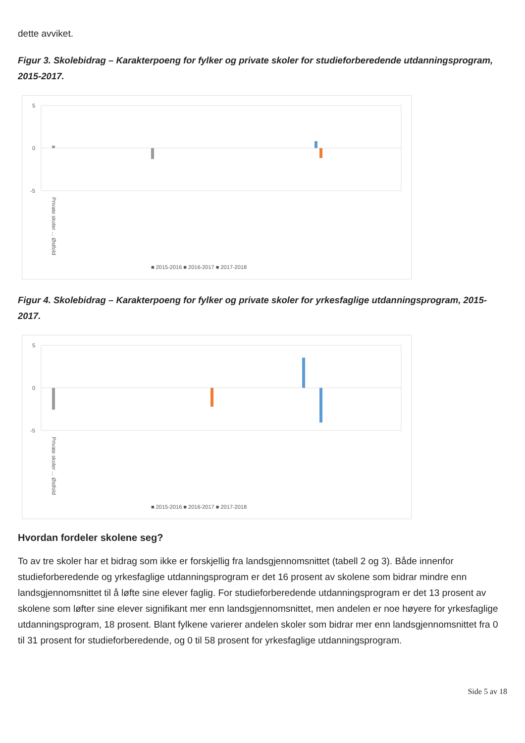dette avviket.
Figur 3. Skolebidrag – Karakterpoeng for fylker og private skoler for studieforberedende utdanningsprogram, 2015-2017.
5
0
-5
Private skoler ... Østfold
■ 2015-2016 ■ 2016-2017 ■ 2017-2018
Figur 4. Skolebidrag – Karakterpoeng for fylker og private skoler for yrkesfaglige utdanningsprogram, 2015-2017.
5
0
-5
Private skoler ... Østfold
■ 2015-2016 ■ 2016-2017 ■ 2017-2018
Hvordan fordeler skolene seg?
To av tre skoler har et bidrag som ikke er forskjellig fra landsgjennomsnittet (tabell 2 og 3). Både innenfor studieforberedende og yrkesfaglige utdanningsprogram er det 16 prosent av skolene som bidrar mindre enn landsgjennomsnittet til å løfte sine elever faglig. For studieforberedende utdanningsprogram er det 13 prosent av skolene som løfter sine elever signifikant mer enn landsgjennomsnittet, men andelen er noe høyere for yrkesfaglige utdanningsprogram, 18 prosent. Blant fylkene varierer andelen skoler som bidrar mer enn landsgjennomsnittet fra 0 til 31 prosent for studieforberedende, og 0 til 58 prosent for yrkesfaglige utdanningsprogram.
Side 5 av 18